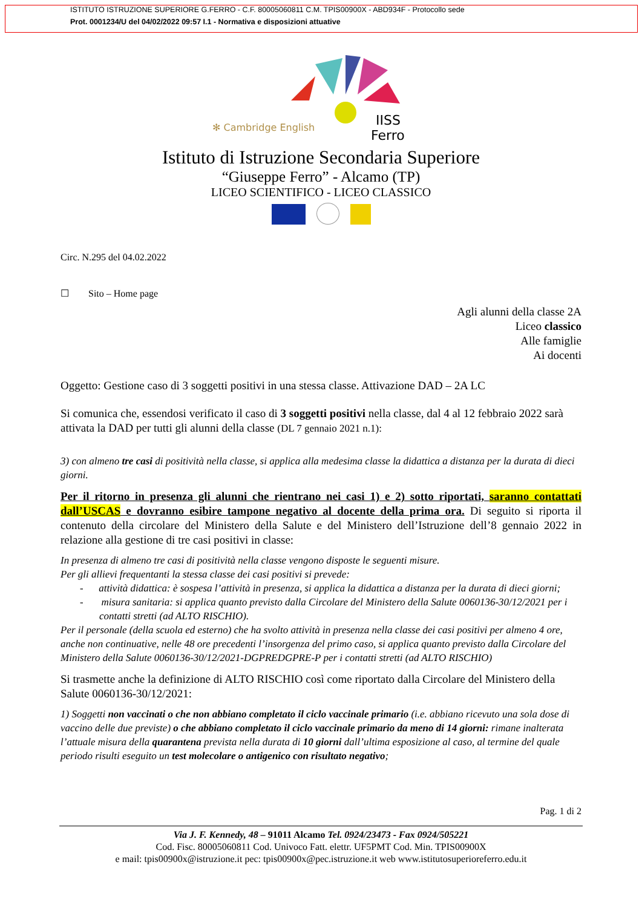ISTITUTO ISTRUZIONE SUPERIORE G.FERRO - C.F. 80005060811 C.M. TPIS00900X - ABD934F - Protocollo sede
Prot. 0001234/U del 04/02/2022 09:57 I.1 - Normativa e disposizioni attuative
✻ Cambridge English
IISS
Ferro
Istituto di Istruzione Secondaria Superiore
“Giuseppe Ferro” - Alcamo (TP)
LICEO SCIENTIFICO - LICEO CLASSICO
Circ. N.295 del 04.02.2022
☐ Sito – Home page
Agli alunni della classe 2A
Liceo classico
Alle famiglie
Ai docenti
Oggetto: Gestione caso di 3 soggetti positivi in una stessa classe. Attivazione DAD – 2A LC
Si comunica che, essendosi verificato il caso di 3 soggetti positivi nella classe, dal 4 al 12 febbraio 2022 sarà attivata la DAD per tutti gli alunni della classe (DL 7 gennaio 2021 n.1):
3) con almeno tre casi di positività nella classe, si applica alla medesima classe la didattica a distanza per la durata di dieci giorni.
Per il ritorno in presenza gli alunni che rientrano nei casi 1) e 2) sotto riportati, saranno contattati dall’USCAS e dovranno esibire tampone negativo al docente della prima ora. Di seguito si riporta il contenuto della circolare del Ministero della Salute e del Ministero dell’Istruzione dell’8 gennaio 2022 in relazione alla gestione di tre casi positivi in classe:
In presenza di almeno tre casi di positività nella classe vengono disposte le seguenti misure.
Per gli allievi frequentanti la stessa classe dei casi positivi si prevede:
- attività didattica: è sospesa l’attività in presenza, si applica la didattica a distanza per la durata di dieci giorni;
- misura sanitaria: si applica quanto previsto dalla Circolare del Ministero della Salute 0060136-30/12/2021 per i contatti stretti (ad ALTO RISCHIO).
Per il personale (della scuola ed esterno) che ha svolto attività in presenza nella classe dei casi positivi per almeno 4 ore, anche non continuative, nelle 48 ore precedenti l’insorgenza del primo caso, si applica quanto previsto dalla Circolare del Ministero della Salute 0060136-30/12/2021-DGPREDGPRE-P per i contatti stretti (ad ALTO RISCHIO)
Si trasmette anche la definizione di ALTO RISCHIO così come riportato dalla Circolare del Ministero della Salute 0060136-30/12/2021:
1) Soggetti non vaccinati o che non abbiano completato il ciclo vaccinale primario (i.e. abbiano ricevuto una sola dose di vaccino delle due previste) o che abbiano completato il ciclo vaccinale primario da meno di 14 giorni: rimane inalterata l’attuale misura della quarantena prevista nella durata di 10 giorni dall’ultima esposizione al caso, al termine del quale periodo risulti eseguito un test molecolare o antigenico con risultato negativo;
Pag. 1 di 2
Via J. F. Kennedy, 48 – 91011 Alcamo Tel. 0924/23473 - Fax 0924/505221
Cod. Fisc. 80005060811 Cod. Univoco Fatt. elettr. UF5PMT Cod. Min. TPIS00900X
e mail: tpis00900x@istruzione.it pec: tpis00900x@pec.istruzione.it web www.istitutosuperioreferro.edu.it